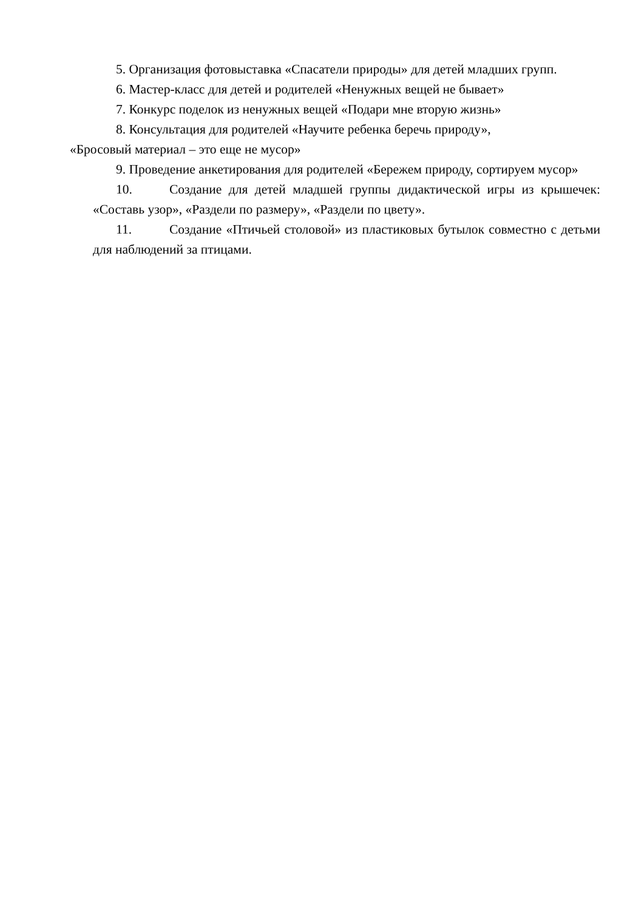5. Организация фотовыставка «Спасатели природы» для детей младших групп.
6. Мастер-класс для детей и родителей «Ненужных вещей не бывает»
7. Конкурс поделок из ненужных вещей «Подари мне вторую жизнь»
8. Консультация для родителей «Научите ребенка беречь природу»,
«Бросовый материал – это еще не мусор»
9. Проведение анкетирования для родителей «Бережем природу, сортируем мусор»
10. Создание для детей младшей группы дидактической игры из крышечек: «Составь узор», «Раздели по размеру», «Раздели по цвету».
11. Создание «Птичьей столовой» из пластиковых бутылок совместно с детьми для наблюдений за птицами.